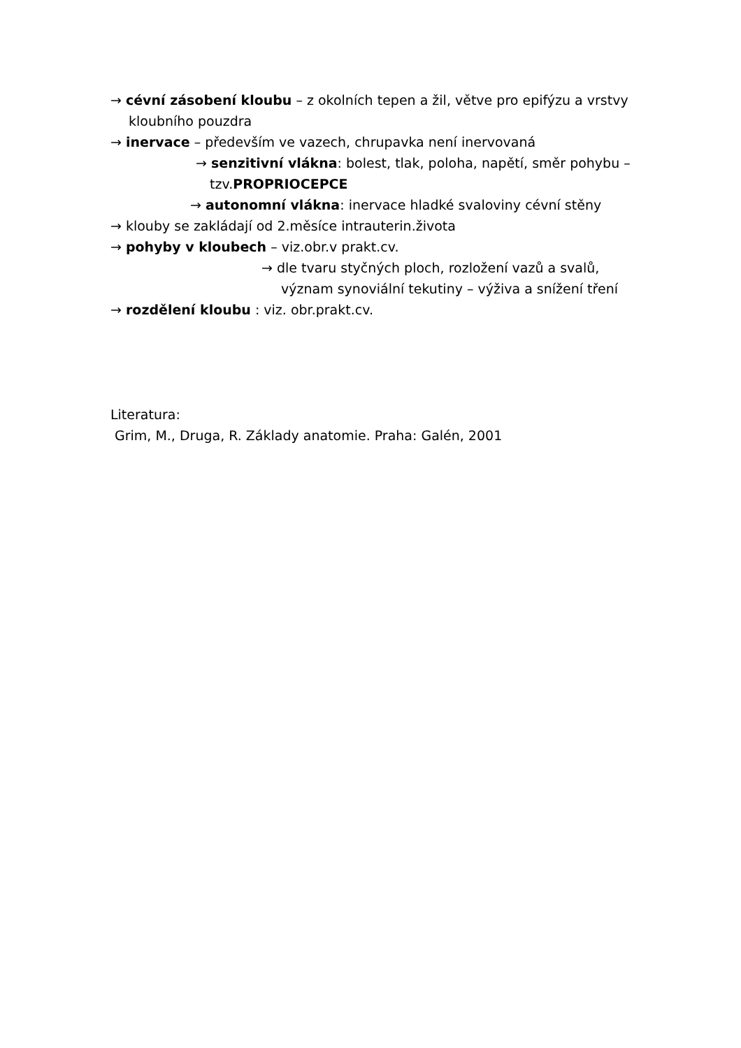→ cévní zásobení kloubu – z okolních tepen a žil, větve pro epifýzu a vrstvy
kloubního pouzdra
→ inervace – především ve vazech, chrupavka není inervovaná
→ senzitivní vlákna: bolest, tlak, poloha, napětí, směr pohybu –
tzv.PROPRIOCEPCE
→ autonomní vlákna: inervace hladké svaloviny cévní stěny
→ klouby se zakládají od 2.měsíce intrauterin.života
→ pohyby v kloubech – viz.obr.v prakt.cv.
→ dle tvaru styčných ploch, rozložení vazů a svalů,
význam synoviální tekutiny – výživa a snížení tření
→ rozdělení kloubu : viz. obr.prakt.cv.
Literatura:
Grim, M., Druga, R. Základy anatomie. Praha: Galén, 2001